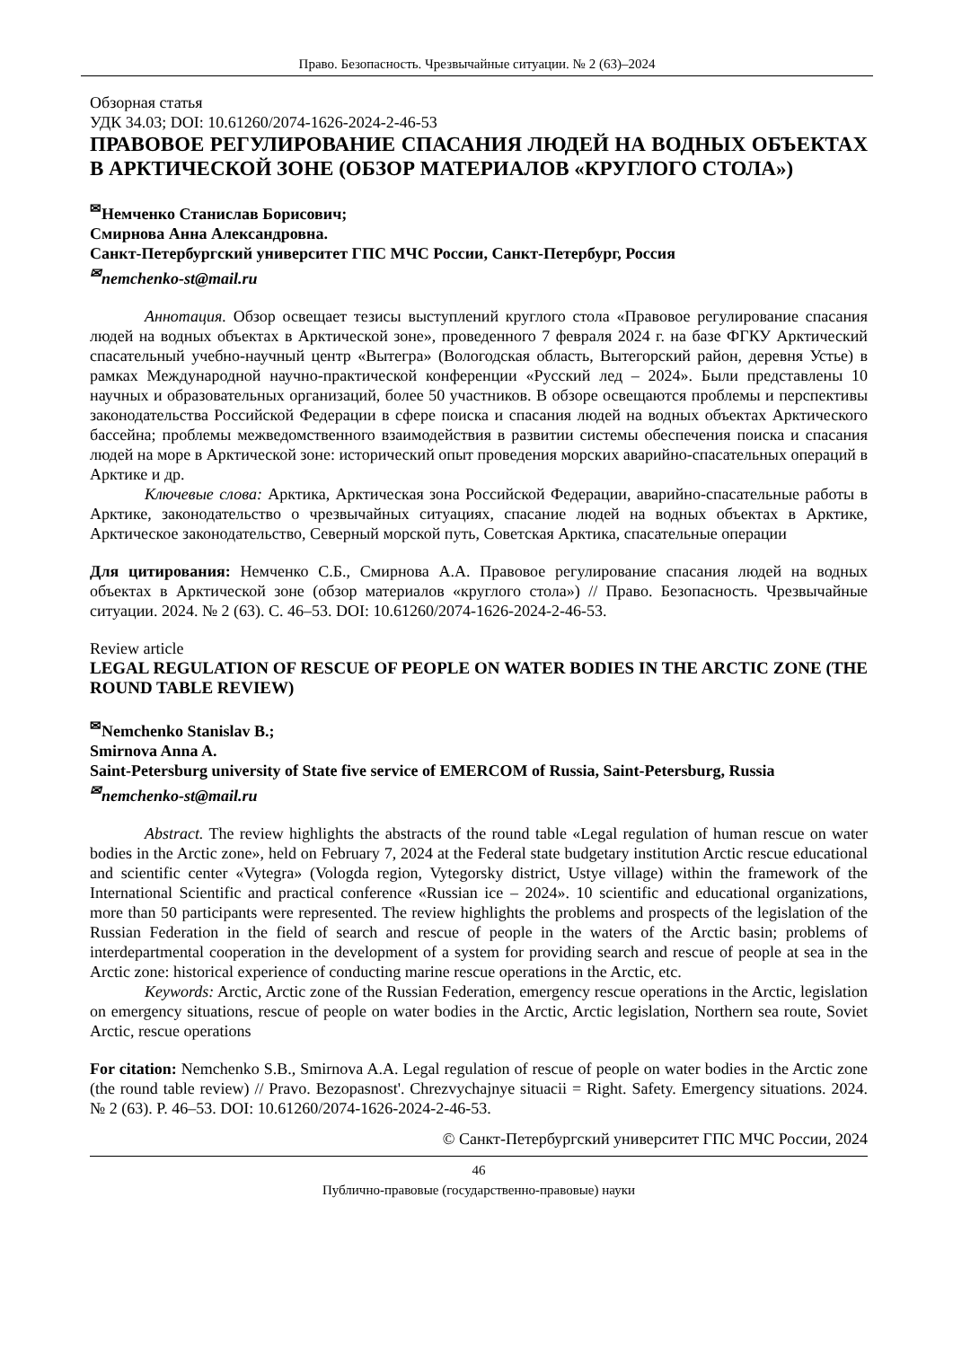Право. Безопасность. Чрезвычайные ситуации. № 2 (63)–2024
Обзорная статья
УДК 34.03; DOI: 10.61260/2074-1626-2024-2-46-53
ПРАВОВОЕ РЕГУЛИРОВАНИЕ СПАСАНИЯ ЛЮДЕЙ НА ВОДНЫХ ОБЪЕКТАХ В АРКТИЧЕСКОЙ ЗОНЕ (ОБЗОР МАТЕРИАЛОВ «КРУГЛОГО СТОЛА»)
<sup>✉</sup>Немченко Станислав Борисович;
Смирнова Анна Александровна.
Санкт-Петербургский университет ГПС МЧС России, Санкт-Петербург, Россия
<sup>✉</sup>nemchenko-st@mail.ru
Аннотация. Обзор освещает тезисы выступлений круглого стола «Правовое регулирование спасания людей на водных объектах в Арктической зоне», проведенного 7 февраля 2024 г. на базе ФГКУ Арктический спасательный учебно-научный центр «Вытегра» (Вологодская область, Вытегорский район, деревня Устье) в рамках Международной научно-практической конференции «Русский лед – 2024». Были представлены 10 научных и образовательных организаций, более 50 участников. В обзоре освещаются проблемы и перспективы законодательства Российской Федерации в сфере поиска и спасания людей на водных объектах Арктического бассейна; проблемы межведомственного взаимодействия в развитии системы обеспечения поиска и спасания людей на море в Арктической зоне: исторический опыт проведения морских аварийно-спасательных операций в Арктике и др.
Ключевые слова: Арктика, Арктическая зона Российской Федерации, аварийно-спасательные работы в Арктике, законодательство о чрезвычайных ситуациях, спасание людей на водных объектах в Арктике, Арктическое законодательство, Северный морской путь, Советская Арктика, спасательные операции
Для цитирования: Немченко С.Б., Смирнова А.А. Правовое регулирование спасания людей на водных объектах в Арктической зоне (обзор материалов «круглого стола») // Право. Безопасность. Чрезвычайные ситуации. 2024. № 2 (63). С. 46–53. DOI: 10.61260/2074-1626-2024-2-46-53.
Review article
LEGAL REGULATION OF RESCUE OF PEOPLE ON WATER BODIES IN THE ARCTIC ZONE (THE ROUND TABLE REVIEW)
<sup>✉</sup>Nemchenko Stanislav B.;
Smirnova Anna A.
Saint-Petersburg university of State five service of EMERCOM of Russia, Saint-Petersburg, Russia
<sup>✉</sup>nemchenko-st@mail.ru
Abstract. The review highlights the abstracts of the round table «Legal regulation of human rescue on water bodies in the Arctic zone», held on February 7, 2024 at the Federal state budgetary institution Arctic rescue educational and scientific center «Vytegra» (Vologda region, Vytegorsky district, Ustye village) within the framework of the International Scientific and practical conference «Russian ice – 2024». 10 scientific and educational organizations, more than 50 participants were represented. The review highlights the problems and prospects of the legislation of the Russian Federation in the field of search and rescue of people in the waters of the Arctic basin; problems of interdepartmental cooperation in the development of a system for providing search and rescue of people at sea in the Arctic zone: historical experience of conducting marine rescue operations in the Arctic, etc.
Keywords: Arctic, Arctic zone of the Russian Federation, emergency rescue operations in the Arctic, legislation on emergency situations, rescue of people on water bodies in the Arctic, Arctic legislation, Northern sea route, Soviet Arctic, rescue operations
For citation: Nemchenko S.B., Smirnova A.A. Legal regulation of rescue of people on water bodies in the Arctic zone (the round table review) // Pravo. Bezopasnost'. Chrezvychajnye situacii = Right. Safety. Emergency situations. 2024. № 2 (63). P. 46–53. DOI: 10.61260/2074-1626-2024-2-46-53.
© Санкт-Петербургский университет ГПС МЧС России, 2024
46
Публично-правовые (государственно-правовые) науки